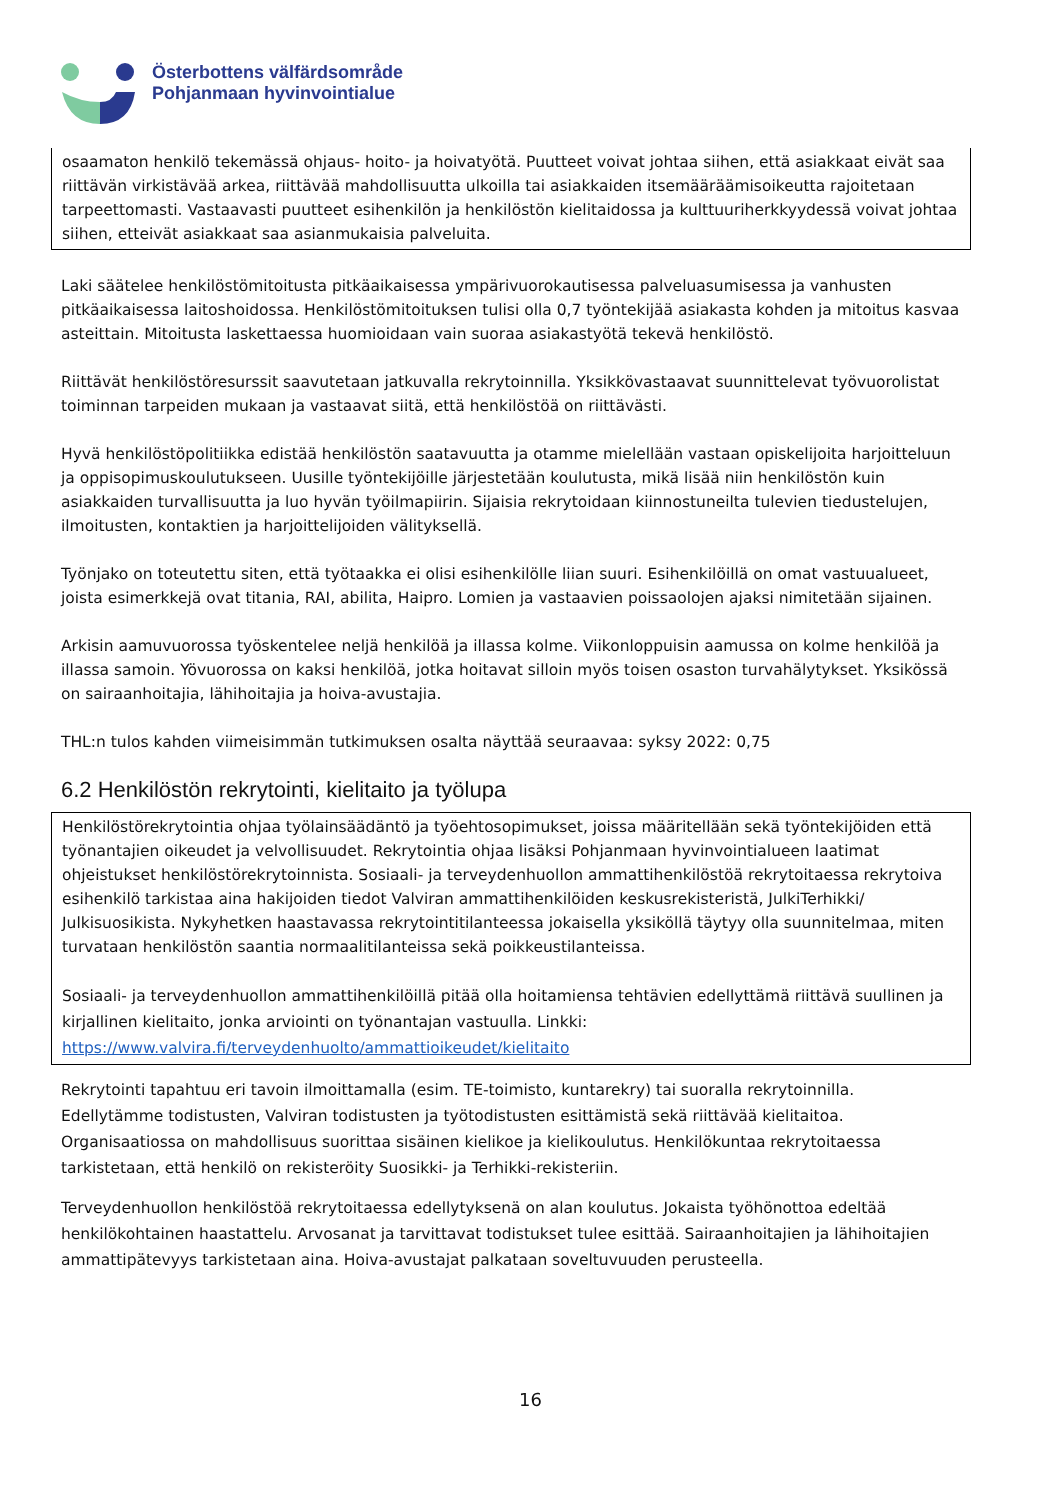Österbottens välfärdsområde
Pohjanmaan hyvinvointialue
osaamaton henkilö tekemässä ohjaus- hoito- ja hoivatyötä. Puutteet voivat johtaa siihen, että asiakkaat eivät saa riittävän virkistävää arkea, riittävää mahdollisuutta ulkoilla tai asiakkaiden itsemääräämisoikeutta rajoitetaan tarpeettomasti. Vastaavasti puutteet esihenkilön ja henkilöstön kielitaidossa ja kulttuuriherkkyydessä voivat johtaa siihen, etteivät asiakkaat saa asianmukaisia palveluita.
Laki säätelee henkilöstömitoitusta pitkäaikaisessa ympärivuorokautisessa palveluasumisessa ja vanhusten pitkäaikaisessa laitoshoidossa. Henkilöstömitoituksen tulisi olla 0,7 työntekijää asiakasta kohden ja mitoitus kasvaa asteittain. Mitoitusta laskettaessa huomioidaan vain suoraa asiakastyötä tekevä henkilöstö.
Riittävät henkilöstöresurssit saavutetaan jatkuvalla rekrytoinnilla. Yksikkövastaavat suunnittelevat työvuorolistat toiminnan tarpeiden mukaan ja vastaavat siitä, että henkilöstöä on riittävästi.
Hyvä henkilöstöpolitiikka edistää henkilöstön saatavuutta ja otamme mielellään vastaan opiskelijoita harjoitteluun ja oppisopimuskoulutukseen. Uusille työntekijöille järjestetään koulutusta, mikä lisää niin henkilöstön kuin asiakkaiden turvallisuutta ja luo hyvän työilmapiirin. Sijaisia rekrytoidaan kiinnostuneilta tulevien tiedustelujen, ilmoitusten, kontaktien ja harjoittelijoiden välityksellä.
Työnjako on toteutettu siten, että työtaakka ei olisi esihenkilölle liian suuri. Esihenkilöillä on omat vastuualueet, joista esimerkkejä ovat titania, RAI, abilita, Haipro. Lomien ja vastaavien poissaolojen ajaksi nimitetään sijainen.
Arkisin aamuvuorossa työskentelee neljä henkilöä ja illassa kolme. Viikonloppuisin aamussa on kolme henkilöä ja illassa samoin. Yövuorossa on kaksi henkilöä, jotka hoitavat silloin myös toisen osaston turvahälytykset. Yksikössä on sairaanhoitajia, lähihoitajia ja hoiva-avustajia.
THL:n tulos kahden viimeisimmän tutkimuksen osalta näyttää seuraavaa: syksy 2022: 0,75
6.2 Henkilöstön rekrytointi, kielitaito ja työlupa
Henkilöstörekrytointia ohjaa työlainsäädäntö ja työehtosopimukset, joissa määritellään sekä työntekijöiden että työnantajien oikeudet ja velvollisuudet. Rekrytointia ohjaa lisäksi Pohjanmaan hyvinvointialueen laatimat ohjeistukset henkilöstörekrytoinnista. Sosiaali- ja terveydenhuollon ammattihenkilöstöä rekrytoitaessa rekrytoiva esihenkilö tarkistaa aina hakijoiden tiedot Valviran ammattihenkilöiden keskusrekisteristä, JulkiTerhikki/ Julkisuosikista. Nykyhetken haastavassa rekrytointitilanteessa jokaisella yksiköllä täytyy olla suunnitelmaa, miten turvataan henkilöstön saantia normaalitilanteissa sekä poikkeustilanteissa.
Sosiaali- ja terveydenhuollon ammattihenkilöillä pitää olla hoitamiensa tehtävien edellyttämä riittävä suullinen ja kirjallinen kielitaito, jonka arviointi on työnantajan vastuulla. Linkki: https://www.valvira.fi/terveydenhuolto/ammattioikeudet/kielitaito
Rekrytointi tapahtuu eri tavoin ilmoittamalla (esim. TE-toimisto, kuntarekry) tai suoralla rekrytoinnilla. Edellytämme todistusten, Valviran todistusten ja työtodistusten esittämistä sekä riittävää kielitaitoa. Organisaatiossa on mahdollisuus suorittaa sisäinen kielikoe ja kielikoulutus. Henkilökuntaa rekrytoitaessa tarkistetaan, että henkilö on rekisteröity Suosikki- ja Terhikki-rekisteriin.
Terveydenhuollon henkilöstöä rekrytoitaessa edellytyksenä on alan koulutus. Jokaista työhönottoa edeltää henkilökohtainen haastattelu. Arvosanat ja tarvittavat todistukset tulee esittää. Sairaanhoitajien ja lähihoitajien ammattipätevyys tarkistetaan aina. Hoiva-avustajat palkataan soveltuvuuden perusteella.
16